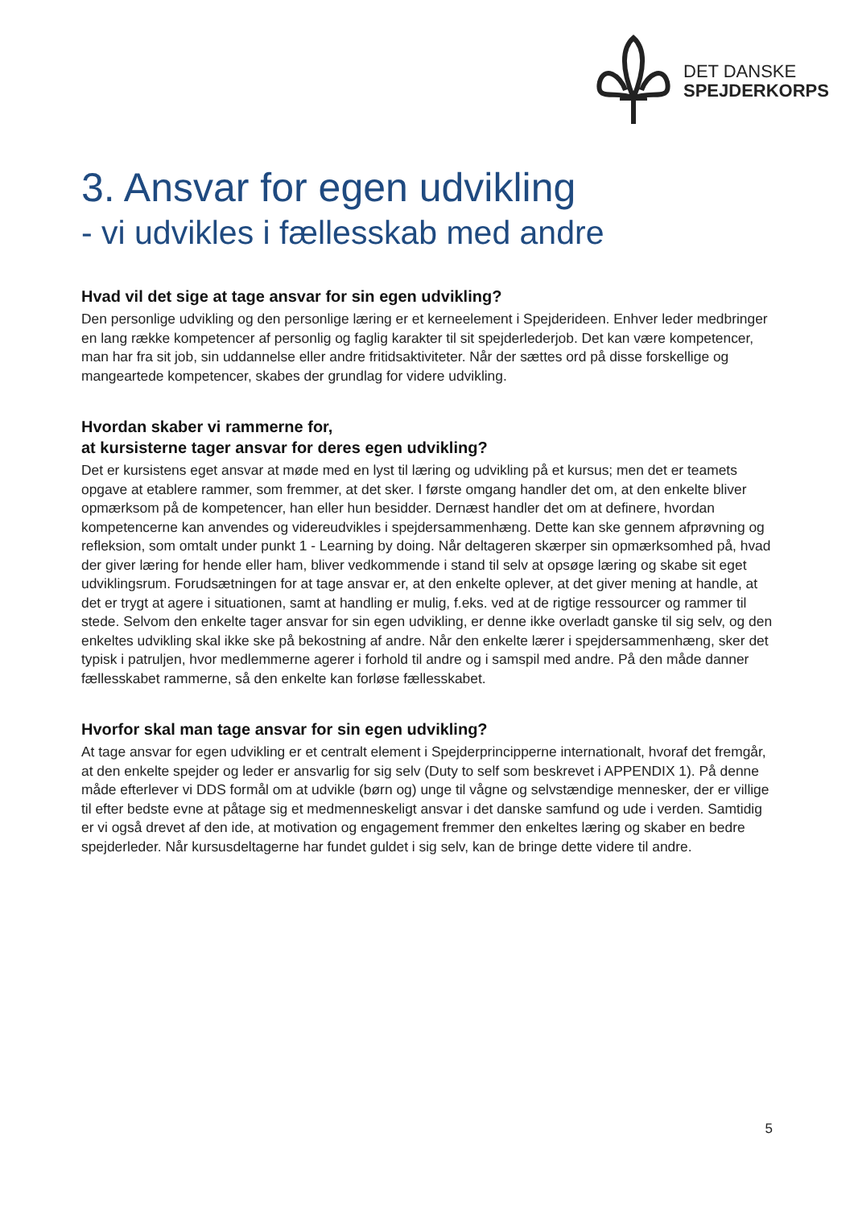DET DANSKE
SPEJDERKORPS
3. Ansvar for egen udvikling
- vi udvikles i fællesskab med andre
Hvad vil det sige at tage ansvar for sin egen udvikling?
Den personlige udvikling og den personlige læring er et kerneelement i Spejderideen. Enhver leder medbringer en lang række kompetencer af personlig og faglig karakter til sit spejderlederjob. Det kan være kompetencer, man har fra sit job, sin uddannelse eller andre fritidsaktiviteter. Når der sættes ord på disse forskellige og mangeartede kompetencer, skabes der grundlag for videre udvikling.
Hvordan skaber vi rammerne for,
at kursisterne tager ansvar for deres egen udvikling?
Det er kursistens eget ansvar at møde med en lyst til læring og udvikling på et kursus; men det er teamets opgave at etablere rammer, som fremmer, at det sker. I første omgang handler det om, at den enkelte bliver opmærksom på de kompetencer, han eller hun besidder. Dernæst handler det om at definere, hvordan kompetencerne kan anvendes og videreudvikles i spejdersammenhæng. Dette kan ske gennem afprøvning og refleksion, som omtalt under punkt 1 - Learning by doing. Når deltageren skærper sin opmærksomhed på, hvad der giver læring for hende eller ham, bliver vedkommende i stand til selv at opsøge læring og skabe sit eget udviklingsrum. Forudsætningen for at tage ansvar er, at den enkelte oplever, at det giver mening at handle, at det er trygt at agere i situationen, samt at handling er mulig, f.eks. ved at de rigtige ressourcer og rammer til stede. Selvom den enkelte tager ansvar for sin egen udvikling, er denne ikke overladt ganske til sig selv, og den enkeltes udvikling skal ikke ske på bekostning af andre. Når den enkelte lærer i spejdersammenhæng, sker det typisk i patruljen, hvor medlemmerne agerer i forhold til andre og i samspil med andre. På den måde danner fællesskabet rammerne, så den enkelte kan forløse fællesskabet.
Hvorfor skal man tage ansvar for sin egen udvikling?
At tage ansvar for egen udvikling er et centralt element i Spejderprincipperne internationalt, hvoraf det fremgår, at den enkelte spejder og leder er ansvarlig for sig selv (Duty to self som beskrevet i APPENDIX 1). På denne måde efterlever vi DDS formål om at udvikle (børn og) unge til vågne og selvstændige mennesker, der er villige til efter bedste evne at påtage sig et medmenneskeligt ansvar i det danske samfund og ude i verden. Samtidig er vi også drevet af den ide, at motivation og engagement fremmer den enkeltes læring og skaber en bedre spejderleder. Når kursusdeltagerne har fundet guldet i sig selv, kan de bringe dette videre til andre.
5